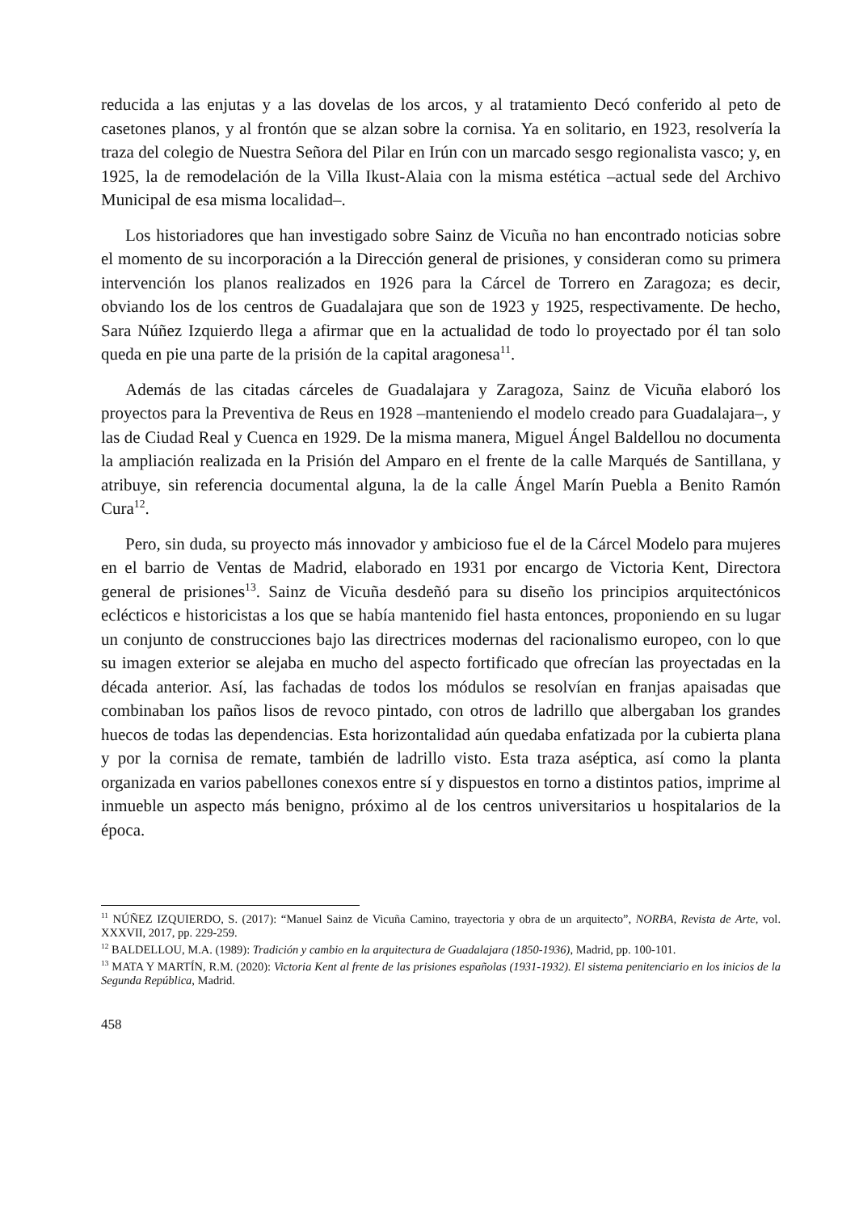reducida a las enjutas y a las dovelas de los arcos, y al tratamiento Decó conferido al peto de casetones planos, y al frontón que se alzan sobre la cornisa. Ya en solitario, en 1923, resolvería la traza del colegio de Nuestra Señora del Pilar en Irún con un marcado sesgo regionalista vasco; y, en 1925, la de remodelación de la Villa Ikust-Alaia con la misma estética –actual sede del Archivo Municipal de esa misma localidad–.
Los historiadores que han investigado sobre Sainz de Vicuña no han encontrado noticias sobre el momento de su incorporación a la Dirección general de prisiones, y consideran como su primera intervención los planos realizados en 1926 para la Cárcel de Torrero en Zaragoza; es decir, obviando los de los centros de Guadalajara que son de 1923 y 1925, respectivamente. De hecho, Sara Núñez Izquierdo llega a afirmar que en la actualidad de todo lo proyectado por él tan solo queda en pie una parte de la prisión de la capital aragonesa<sup>11</sup>.
Además de las citadas cárceles de Guadalajara y Zaragoza, Sainz de Vicuña elaboró los proyectos para la Preventiva de Reus en 1928 –manteniendo el modelo creado para Guadalajara–, y las de Ciudad Real y Cuenca en 1929. De la misma manera, Miguel Ángel Baldellou no documenta la ampliación realizada en la Prisión del Amparo en el frente de la calle Marqués de Santillana, y atribuye, sin referencia documental alguna, la de la calle Ángel Marín Puebla a Benito Ramón Cura<sup>12</sup>.
Pero, sin duda, su proyecto más innovador y ambicioso fue el de la Cárcel Modelo para mujeres en el barrio de Ventas de Madrid, elaborado en 1931 por encargo de Victoria Kent, Directora general de prisiones<sup>13</sup>. Sainz de Vicuña desdeñó para su diseño los principios arquitectónicos eclécticos e historicistas a los que se había mantenido fiel hasta entonces, proponiendo en su lugar un conjunto de construcciones bajo las directrices modernas del racionalismo europeo, con lo que su imagen exterior se alejaba en mucho del aspecto fortificado que ofrecían las proyectadas en la década anterior. Así, las fachadas de todos los módulos se resolvían en franjas apaisadas que combinaban los paños lisos de revoco pintado, con otros de ladrillo que albergaban los grandes huecos de todas las dependencias. Esta horizontalidad aún quedaba enfatizada por la cubierta plana y por la cornisa de remate, también de ladrillo visto. Esta traza aséptica, así como la planta organizada en varios pabellones conexos entre sí y dispuestos en torno a distintos patios, imprime al inmueble un aspecto más benigno, próximo al de los centros universitarios u hospitalarios de la época.
<sup>11</sup> NÚÑEZ IZQUIERDO, S. (2017): “Manuel Sainz de Vicuña Camino, trayectoria y obra de un arquitecto”, NORBA, Revista de Arte, vol. XXXVII, 2017, pp. 229-259.
<sup>12</sup> BALDELLOU, M.A. (1989): Tradición y cambio en la arquitectura de Guadalajara (1850-1936), Madrid, pp. 100-101.
<sup>13</sup> MATA Y MARTÍN, R.M. (2020): Victoria Kent al frente de las prisiones españolas (1931-1932). El sistema penitenciario en los inicios de la Segunda República, Madrid.
458